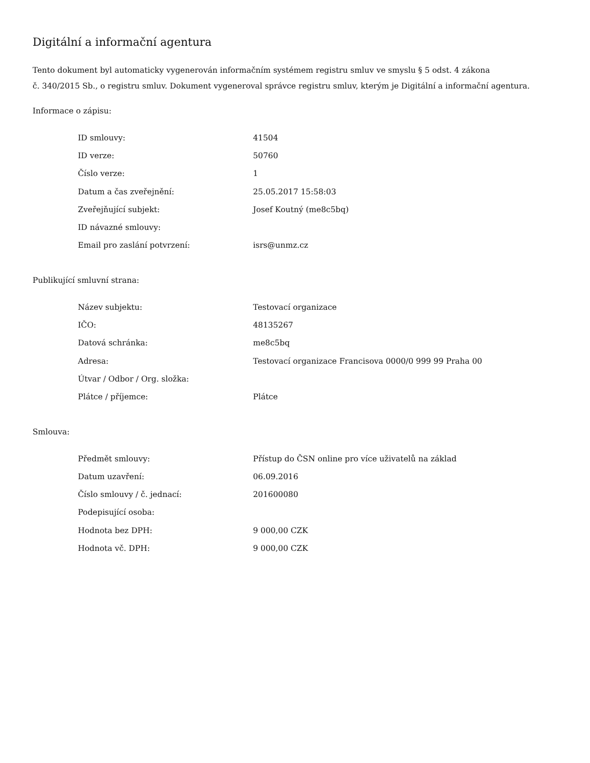Digitální a informační agentura
Tento dokument byl automaticky vygenerován informačním systémem registru smluv ve smyslu § 5 odst. 4 zákona
č. 340/2015 Sb., o registru smluv. Dokument vygeneroval správce registru smluv, kterým je Digitální a informační agentura.
Informace o zápisu:
| ID smlouvy: | 41504 |
| ID verze: | 50760 |
| Číslo verze: | 1 |
| Datum a čas zveřejnění: | 25.05.2017 15:58:03 |
| Zveřejňující subjekt: | Josef Koutný (me8c5bq) |
| ID návazné smlouvy: | |
| Email pro zaslání potvrzení: | isrs@unmz.cz |
Publikující smluvní strana:
| Název subjektu: | Testovací organizace |
| IČO: | 48135267 |
| Datová schránka: | me8c5bq |
| Adresa: | Testovací organizace Francisova 0000/0 999 99 Praha 00 |
| Útvar / Odbor / Org. složka: | |
| Plátce / příjemce: | Plátce |
Smlouva:
| Předmět smlouvy: | Přístup do ČSN online pro více uživatelů na základ |
| Datum uzavření: | 06.09.2016 |
| Číslo smlouvy / č. jednací: | 201600080 |
| Podepisující osoba: | |
| Hodnota bez DPH: | 9 000,00 CZK |
| Hodnota vč. DPH: | 9 000,00 CZK |